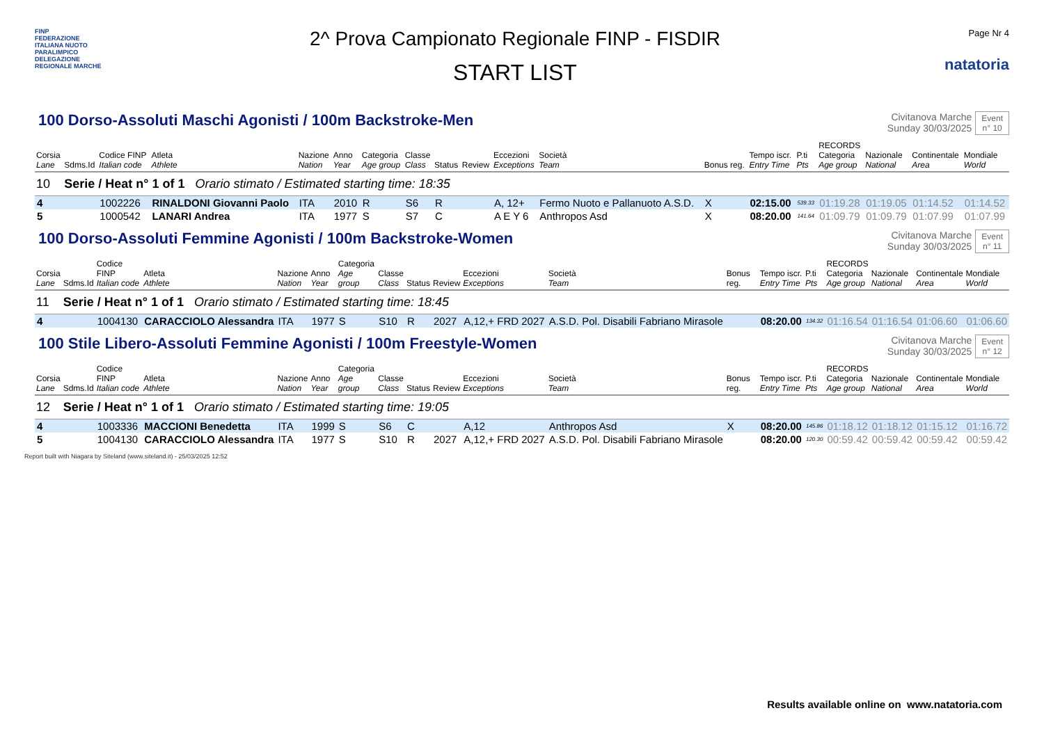FINP
FEDERAZIONE ITALIANA NUOTO PARALIMPICO
DELEGAZIONE REGIONALE MARCHE
2^ Prova Campionato Regionale FINP - FISDIR
START LIST
Page Nr 4
natatoria
100 Dorso-Assoluti Maschi Agonisti / 100m Backstroke-Men
Civitanova Marche
Sunday 30/03/2025
Event
n° 10
| Corsia Lane | Sdms.Id | Codice FINP Italian code | Atleta Athlete | Nazione Nation | Anno Year | Categoria Age group | Classe Class | Status | Review | Eccezioni Exceptions | Società Team | Bonus reg. | Tempo iscr. Entry Time | P.ti Pts | RECORDS Categoria Age group | Nazionale National | Continentale Area | Mondiale World |
| --- | --- | --- | --- | --- | --- | --- | --- | --- | --- | --- | --- | --- | --- | --- | --- | --- | --- | --- |
| 10 | Serie / Heat n° 1 of 1 Orario stimato / Estimated starting time: 18:35 | | | | | | | | | | | | | | | | | |
| 4 | | 1002226 | RINALDONI Giovanni Paolo | ITA | 2010 | R | S6 | R | | A, 12+ | Fermo Nuoto e Pallanuoto A.S.D. | X | 02:15.00 | 539.33 | 01:19.28 | 01:19.05 | 01:14.52 | 01:14.52 |
| 5 | | 1000542 | LANARI Andrea | ITA | 1977 | S | S7 | C | | A E Y 6 | Anthropos Asd | X | 08:20.00 | 141.64 | 01:09.79 | 01:09.79 | 01:07.99 | 01:07.99 |
100 Dorso-Assoluti Femmine Agonisti / 100m Backstroke-Women
Civitanova Marche
Sunday 30/03/2025
Event
n° 11
| Corsia Lane | Sdms.Id | Codice FINP Italian code | Atleta Athlete | Nazione Nation | Anno Year | Categoria Age group | Classe Class | Status | Review | Eccezioni Exceptions | Società Team | Bonus reg. | Tempo iscr. Entry Time | P.ti Pts | RECORDS Categoria Age group | Nazionale National | Continentale Area | Mondiale World |
| --- | --- | --- | --- | --- | --- | --- | --- | --- | --- | --- | --- | --- | --- | --- | --- | --- | --- | --- |
| 11 | Serie / Heat n° 1 of 1 Orario stimato / Estimated starting time: 18:45 | | | | | | | | | | | | | | | | | |
| 4 | | 1004130 | CARACCIOLO Alessandra | ITA | 1977 | S | S10 | R | 2027 | A,12,+ FRD 2027 | A.S.D. Pol. Disabili Fabriano Mirasole | | 08:20.00 | 134.32 | 01:16.54 | 01:16.54 | 01:06.60 | 01:06.60 |
100 Stile Libero-Assoluti Femmine Agonisti / 100m Freestyle-Women
Civitanova Marche
Sunday 30/03/2025
Event
n° 12
| Corsia Lane | Sdms.Id | Codice FINP Italian code | Atleta Athlete | Nazione Nation | Anno Year | Categoria Age group | Classe Class | Status | Review | Eccezioni Exceptions | Società Team | Bonus reg. | Tempo iscr. Entry Time | P.ti Pts | RECORDS Categoria Age group | Nazionale National | Continentale Area | Mondiale World |
| --- | --- | --- | --- | --- | --- | --- | --- | --- | --- | --- | --- | --- | --- | --- | --- | --- | --- | --- |
| 12 | Serie / Heat n° 1 of 1 Orario stimato / Estimated starting time: 19:05 | | | | | | | | | | | | | | | | | |
| 4 | | 1003336 | MACCIONI Benedetta | ITA | 1999 | S | S6 | C | | A,12 | Anthropos Asd | X | 08:20.00 | 145.86 | 01:18.12 | 01:18.12 | 01:15.12 | 01:16.72 |
| 5 | | 1004130 | CARACCIOLO Alessandra | ITA | 1977 | S | S10 | R | 2027 | A,12,+ FRD 2027 | A.S.D. Pol. Disabili Fabriano Mirasole | | 08:20.00 | 120.30 | 00:59.42 | 00:59.42 | 00:59.42 | 00:59.42 |
Report built with Niagara by Siteland (www.siteland.it) - 25/03/2025 12:52
Results available online on www.natatoria.com